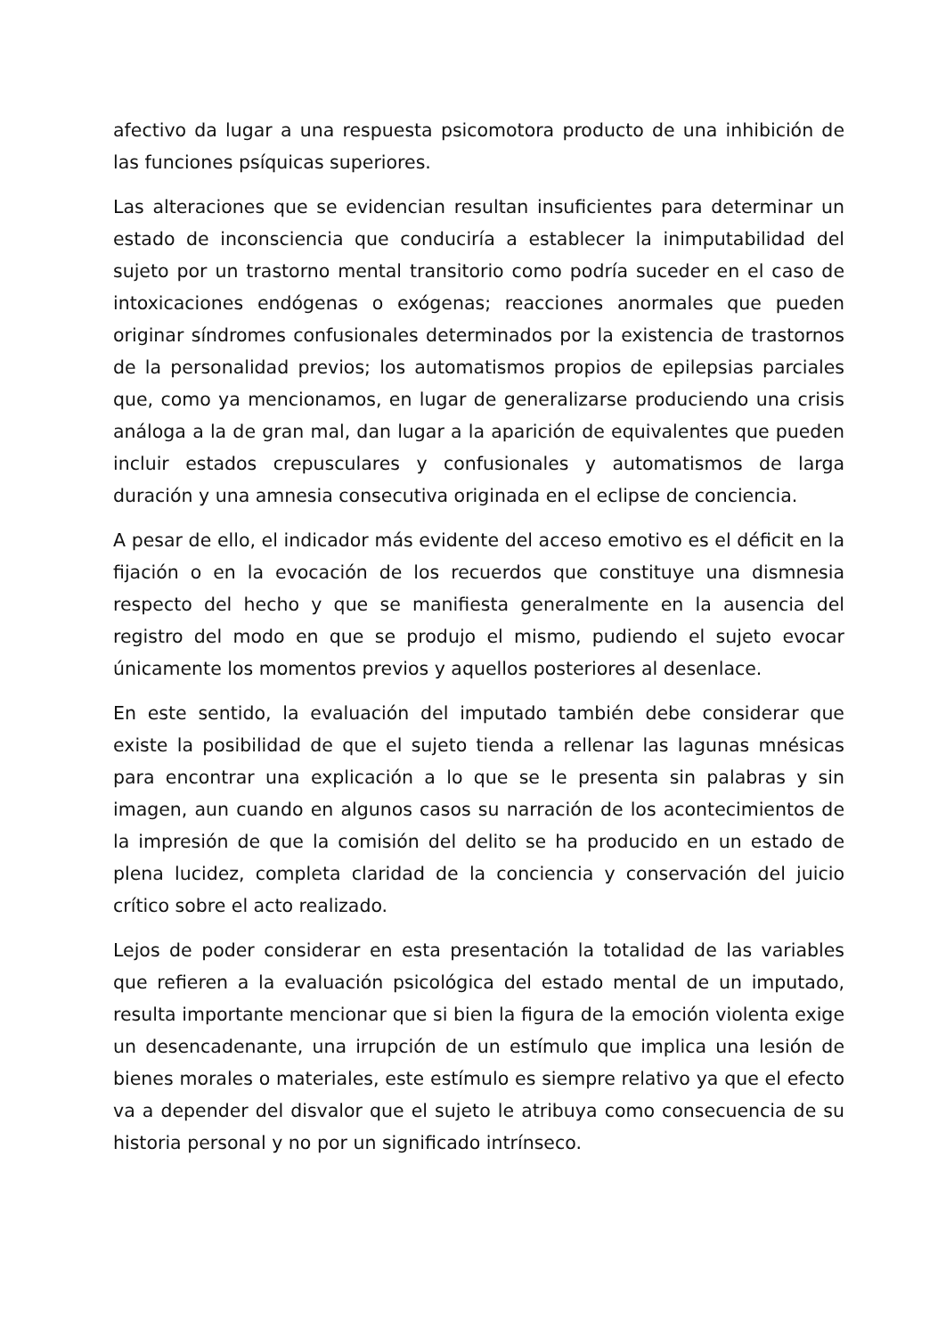afectivo da lugar a una respuesta psicomotora producto de una inhibición de las funciones psíquicas superiores.
Las alteraciones que se evidencian resultan insuficientes para determinar un estado de inconsciencia que conduciría a establecer la inimputabilidad del sujeto por un trastorno mental transitorio como podría suceder en el caso de intoxicaciones endógenas o exógenas; reacciones anormales que pueden originar síndromes confusionales determinados por la existencia de trastornos de la personalidad previos; los automatismos propios de epilepsias parciales que, como ya mencionamos, en lugar de generalizarse produciendo una crisis análoga a la de gran mal, dan lugar a la aparición de equivalentes que pueden incluir estados crepusculares y confusionales y automatismos de larga duración y una amnesia consecutiva originada en el eclipse de conciencia.
A pesar de ello, el indicador más evidente del acceso emotivo es el déficit en la fijación o en la evocación de los recuerdos que constituye una dismnesia respecto del hecho y que se manifiesta generalmente en la ausencia del registro del modo en que se produjo el mismo, pudiendo el sujeto evocar únicamente los momentos previos y aquellos posteriores al desenlace.
En este sentido, la evaluación del imputado también debe considerar que existe la posibilidad de que el sujeto tienda a rellenar las lagunas mnésicas para encontrar una explicación a lo que se le presenta sin palabras y sin imagen, aun cuando en algunos casos su narración de los acontecimientos de la impresión de que la comisión del delito se ha producido en un estado de plena lucidez, completa claridad de la conciencia y conservación del juicio crítico sobre el acto realizado.
Lejos de poder considerar en esta presentación la totalidad de las variables que refieren a la evaluación psicológica del estado mental de un imputado, resulta importante mencionar que si bien la figura de la emoción violenta exige un desencadenante, una irrupción de un estímulo que implica una lesión de bienes morales o materiales, este estímulo es siempre relativo ya que el efecto va a depender del disvalor que el sujeto le atribuya como consecuencia de su historia personal y no por un significado intrínseco.